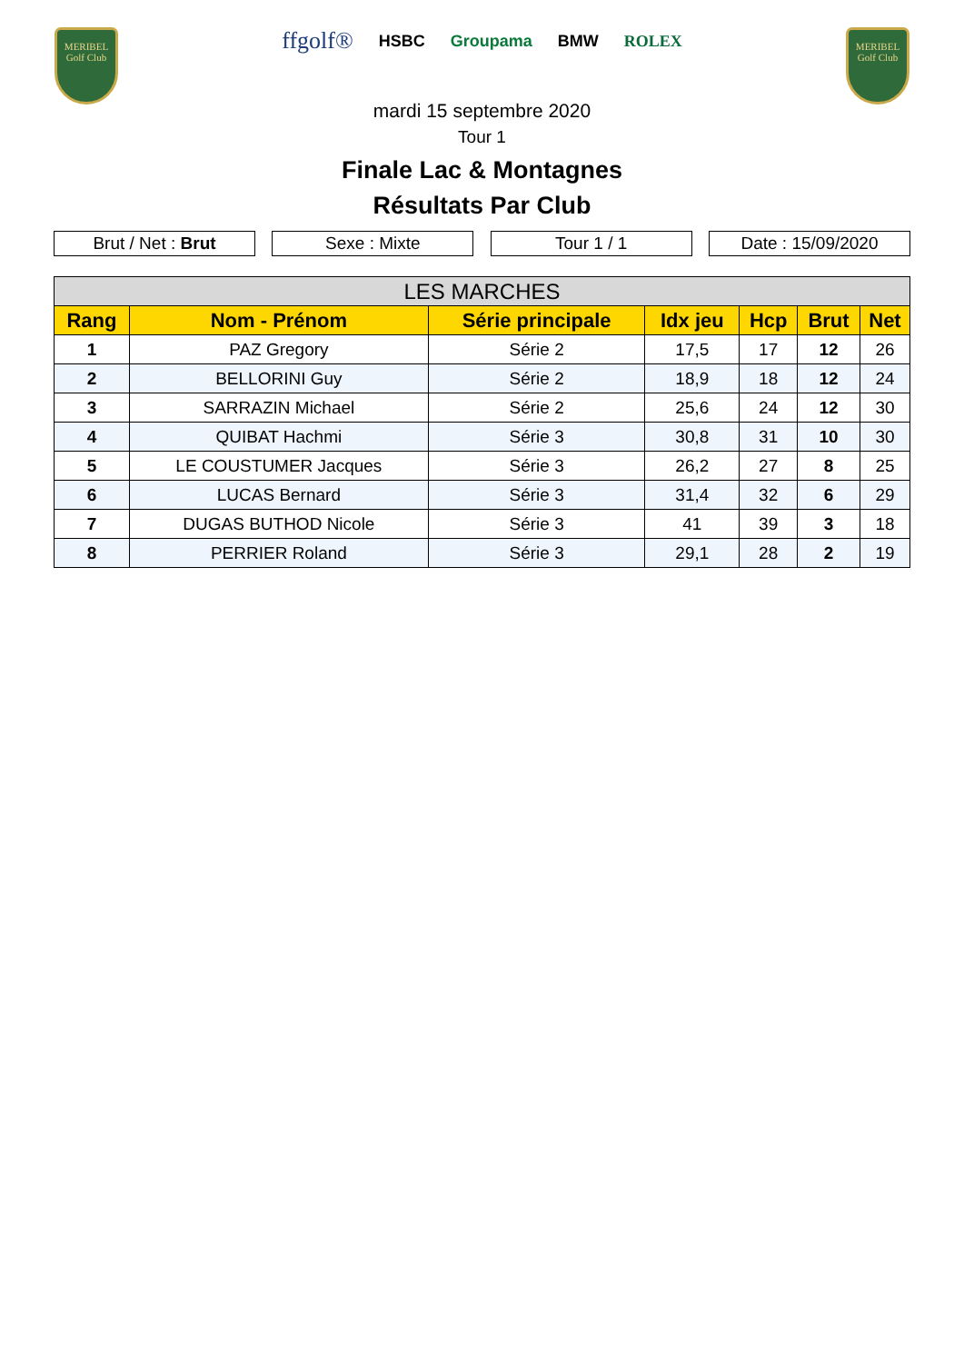MERIBEL
Golf Club
ffgolf® HSBC Groupama BMW ROLEX
MERIBEL
Golf Club
mardi 15 septembre 2020
Tour 1
Finale Lac & Montagnes
Résultats Par Club
Brut / Net : Brut Sexe : Mixte Tour 1 / 1 Date : 15/09/2020
| LES MARCHES | | | | | | |
| --- | --- | --- | --- | --- | --- | --- |
| Rang | Nom - Prénom | Série principale | Idx jeu | Hcp | Brut | Net |
| 1 | PAZ Gregory | Série 2 | 17,5 | 17 | 12 | 26 |
| 2 | BELLORINI Guy | Série 2 | 18,9 | 18 | 12 | 24 |
| 3 | SARRAZIN Michael | Série 2 | 25,6 | 24 | 12 | 30 |
| 4 | QUIBAT Hachmi | Série 3 | 30,8 | 31 | 10 | 30 |
| 5 | LE COUSTUMER Jacques | Série 3 | 26,2 | 27 | 8 | 25 |
| 6 | LUCAS Bernard | Série 3 | 31,4 | 32 | 6 | 29 |
| 7 | DUGAS BUTHOD Nicole | Série 3 | 41 | 39 | 3 | 18 |
| 8 | PERRIER Roland | Série 3 | 29,1 | 28 | 2 | 19 |